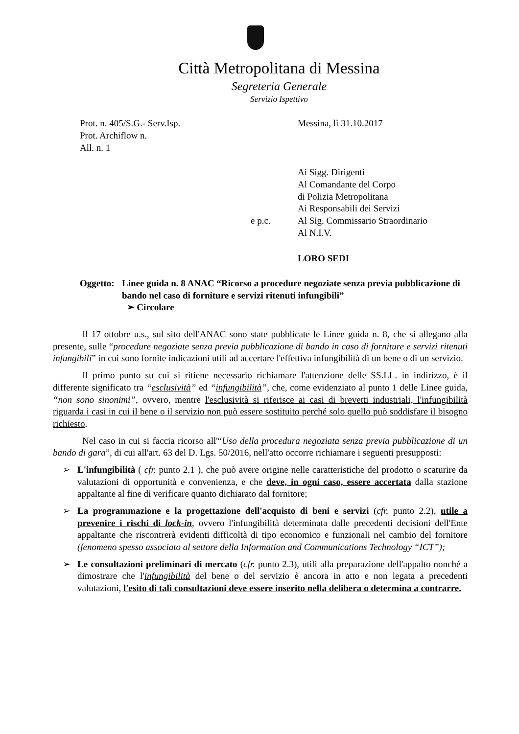Città Metropolitana di Messina
Segreteria Generale
Servizio Ispettivo
Prot. n. 405/S.G.- Serv.Isp.
Prot. Archiflow n.
All. n. 1
Messina, lì 31.10.2017
Ai Sigg. Dirigenti
Al Comandante del Corpo
di Polizia Metropolitana
Ai Responsabili dei Servizi
e p.c. Al Sig. Commissario Straordinario
Al N.I.V.
LORO SEDI
Oggetto: Linee guida n. 8 ANAC “Ricorso a procedure negoziate senza previa pubblicazione di bando nel caso di forniture e servizi ritenuti infungibili”
➢ Circolare
Il 17 ottobre u.s., sul sito dell'ANAC sono state pubblicate le Linee guida n. 8, che si allegano alla presente, sulle “procedure negoziate senza previa pubblicazione di bando in caso di forniture e servizi ritenuti infungibili” in cui sono fornite indicazioni utili ad accertare l'effettiva infungibilità di un bene o di un servizio.
Il primo punto su cui si ritiene necessario richiamare l'attenzione delle SS.LL. in indirizzo, è il differente significato tra “esclusività” ed “infungibilità”, che, come evidenziato al punto 1 delle Linee guida, “non sono sinonimi”, ovvero, mentre l'esclusività si riferisce ai casi di brevetti industriali, l'infungibilità riguarda i casi in cui il bene o il servizio non può essere sostituito perché solo quello può soddisfare il bisogno richiesto.
Nel caso in cui si faccia ricorso all'“Uso della procedura negoziata senza previa pubblicazione di un bando di gara”, di cui all'art. 63 del D. Lgs. 50/2016, nell'atto occorre richiamare i seguenti presupposti:
➢ L'infungibilità ( cfr. punto 2.1 ), che può avere origine nelle caratteristiche del prodotto o scaturire da valutazioni di opportunità e convenienza, e che deve, in ogni caso, essere accertata dalla stazione appaltante al fine di verificare quanto dichiarato dal fornitore;
➢ La programmazione e la progettazione dell'acquisto di beni e servizi (cfr. punto 2.2), utile a prevenire i rischi di lock-in, ovvero l'infungibilità determinata dalle precedenti decisioni dell'Ente appaltante che riscontrerà evidenti difficoltà di tipo economico e funzionali nel cambio del fornitore (fenomeno spesso associato al settore della Information and Communications Technology “ICT”);
➢ Le consultazioni preliminari di mercato (cfr. punto 2.3), utili alla preparazione dell'appalto nonché a dimostrare che l'infungibilità del bene o del servizio è ancora in atto e non legata a precedenti valutazioni, l'esito di tali consultazioni deve essere inserito nella delibera o determina a contrarre.